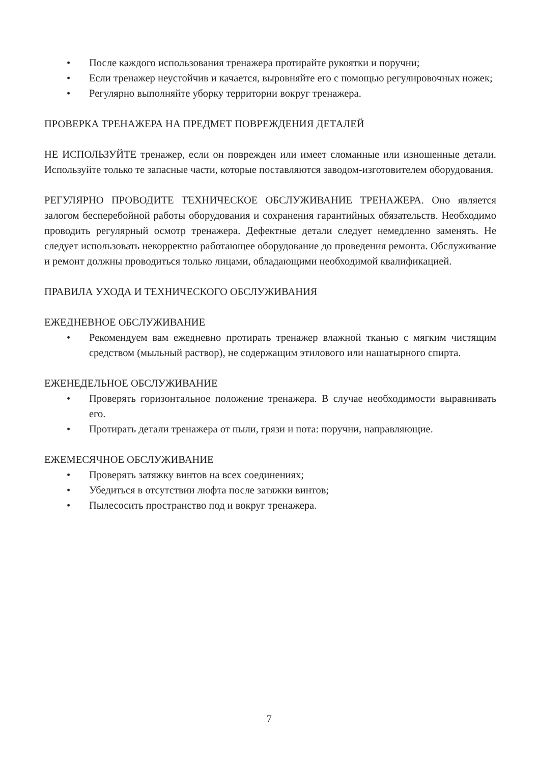• После каждого использования тренажера протирайте рукоятки и поручни;
• Если тренажер неустойчив и качается, выровняйте его с помощью регулировочных ножек;
• Регулярно выполняйте уборку территории вокруг тренажера.
ПРОВЕРКА ТРЕНАЖЕРА НА ПРЕДМЕТ ПОВРЕЖДЕНИЯ ДЕТАЛЕЙ
НЕ ИСПОЛЬЗУЙТЕ тренажер, если он поврежден или имеет сломанные или изношенные детали. Используйте только те запасные части, которые поставляются заводом-изготовителем оборудования.
РЕГУЛЯРНО ПРОВОДИТЕ ТЕХНИЧЕСКОЕ ОБСЛУЖИВАНИЕ ТРЕНАЖЕРА. Оно является залогом бесперебойной работы оборудования и сохранения гарантийных обязательств. Необходимо проводить регулярный осмотр тренажера. Дефектные детали следует немедленно заменять. Не следует использовать некорректно работающее оборудование до проведения ремонта. Обслуживание и ремонт должны проводиться только лицами, обладающими необходимой квалификацией.
ПРАВИЛА УХОДА И ТЕХНИЧЕСКОГО ОБСЛУЖИВАНИЯ
ЕЖЕДНЕВНОЕ ОБСЛУЖИВАНИЕ
• Рекомендуем вам ежедневно протирать тренажер влажной тканью с мягким чистящим средством (мыльный раствор), не содержащим этилового или нашатырного спирта.
ЕЖЕНЕДЕЛЬНОЕ ОБСЛУЖИВАНИЕ
• Проверять горизонтальное положение тренажера. В случае необходимости выравнивать его.
• Протирать детали тренажера от пыли, грязи и пота: поручни, направляющие.
ЕЖЕМЕСЯЧНОЕ ОБСЛУЖИВАНИЕ
• Проверять затяжку винтов на всех соединениях;
• Убедиться в отсутствии люфта после затяжки винтов;
• Пылесосить пространство под и вокруг тренажера.
7